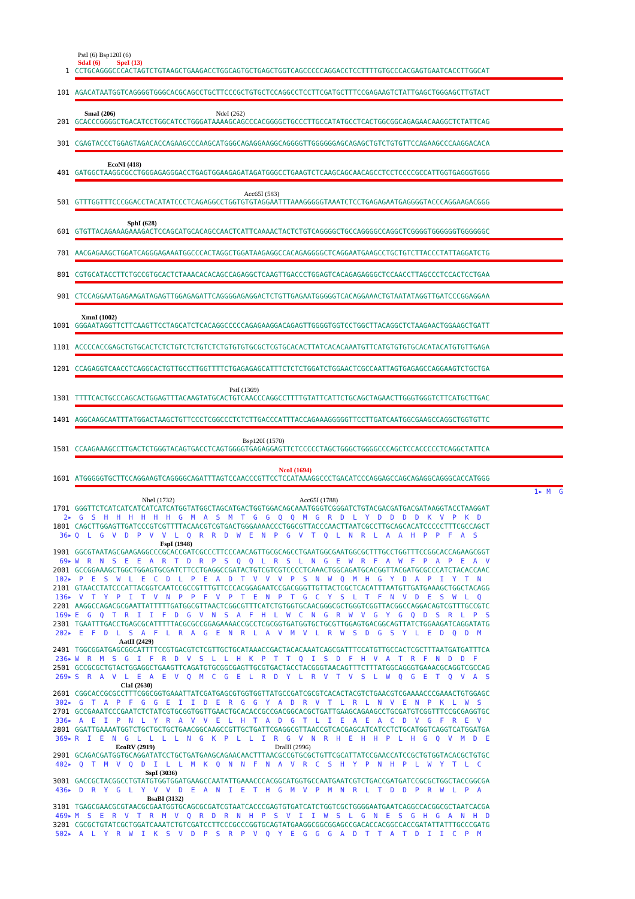PstI (6) Bsp120I (6)
SdaI (6) SpeI (13)
1 CCTGCAGGGCCCACTAGTCTGTAAGCTGAAGACCTGGCAGTGCTGAGCTGGTCAGCCCCCAGGACCTCCTTTTGTGCCCACGAGTGAATCACCTTGGCAT
101 AGACATAATGGTCAGGGGTGGGCACGCAGCCTGCTTCCCGCTGTGCTCCAGGCCTCCTTCGATGCTTTCCGAGAAGTCTATTGAGCTGGGAGCTTGTACT
SmaI (206) NdeI (262)
201 GCACCCGGGGCTGACATCCTGGCATCCTGGGATAAAAGCAGCCCACGGGGCTGCCCTTGCCATATGCCTCACTGGCGGCAGAGAACAAGGCTCTATTCAG
301 CGAGTACCCTGGAGTAGACACCAGAAGCCCAAGCATGGGCAGAGGAAGGCAGGGGTTGGGGGGAGCAGAGCTGTCTGTGTTCCAGAAGCCCAAGGACACA
EcoNI (418)
401 GATGGCTAAGGCGCCTGGGAGAGGGACCTGAGTGGAAGAGATAGATGGGCCTGAAGTCTCAAGCAGCAACAGCCTCCTCCCCGCCATTGGTGAGGGTGGG
Acc65I (583)
501 GTTTGGTTTCCCGGACCTACATATCCCTCAGAGGCCTGGTGTGTAGGAATTTAAAGGGGGTAAATCTCCTGAGAGAATGAGGGGTACCCAGGAAGACGGG
SphI (628)
601 GTGTTACAGAAAGAAAGACTCCAGCATGCACAGCCAACTCATTCAAAACTACTCTGTCAGGGGCTGCCAGGGGCCAGGCTCGGGGTGGGGGGTGGGGGGC
701 AACGAGAAGCTGGATCAGGGAGAAATGGCCCACTAGGCTGGATAAGAGGCCACAGAGGGGCTCAGGAATGAAGCCTGCTGTCTTACCCTATTAGGATCTG
801 CGTGCATACCTTCTGCCGTGCACTCTAAACACACAGCCAGAGGCTCAAGTTGACCCTGGAGTCACAGAGAGGGCTCCAACCTTAGCCCTCCACTCCTGAA
901 CTCCAGGAATGAGAAGATAGAGTTGGAGAGATTCAGGGGAGAGGACTCTGTTGAGAATGGGGGTCACAGGAAACTGTAATATAGGTTGATCCCGGAGGAA
XmnI (1002)
1001 GGGAATAGGTTCTTCAAGTTCCTAGCATCTCACAGGCCCCCAGAGAAGGACAGAGTTGGGGTGGTCCTGGCTTACAGGCTCTAAGAACTGGAAGCTGATT
1101 ACCCCACCGAGCTGTGCACTCTCTGTCTCTGTCTCTGTGTGTGCGCTCGTGCACACTTATCACACAAATGTTCATGTGTGTGCACATACATGTGTTGAGA
1201 CCAGAGGTCAACCTCAGGCACTGTTGCCTTGGTTTTCTGAGAGAGCATTTCTCTCTGGATCTGGAACTCGCCAATTAGTGAGAGCCAGGAAGTCTGCTGA
PstI (1369)
1301 TTTTCACTGCCCAGCACTGGAGTTTACAAGTATGCACTGTCAACCCAGGCCTTTTGTATTCATTCTGCAGCTAGAACTTGGGTGGGTCTTCATGCTTGAC
1401 AGGCAAGCAATTTATGGACTAAGCTGTTCCCTCGGCCCTCTCTTGACCCATTTACCAGAAAGGGGGTTCCTTGATCAATGGCGAAGCCAGGCTGGTGTTC
Bsp120I (1570)
1501 CCAAGAAAGCCTTGACTCTGGGTACAGTGACCTCAGTGGGGTGAGAGGAGTTCTCCCCCTAGCTGGGCTGGGGCCCAGCTCCACCCCCTCAGGCTATTCA
NcoI (1694)
1601 ATGGGGGTGCTTCCAGGAAGTCAGGGGCAGATTTAGTCCAACCCGTTCCTCCATAAAGGCCCTGACATCCCAGGAGCCAGCAGAGGCAGGGCACCATGGG
1▸ M G
NheI (1732) Acc65I (1788)
1701 GGGTTCTCATCATCATCATCATCATGGTATGGCTAGCATGACTGGTGGACAGCAAATGGGTCGGGATCTGTACGACGATGACGATAAGGTACCTAAGGAT
2▸ G S H H H H H H G M A S M T G G Q Q M G R D L Y D D D D K V P K D
1801 CAGCTTGGAGTTGATCCCGTCGTTTTACAACGTCGTGACTGGGAAAACCCTGGCGTTACCCAACTTAATCGCCTTGCAGCACATCCCCCTTTCGCCAGCT
36▸ Q L G V D P V V L Q R R D W E N P G V T Q L N R L A A H P P F A S
FspI (1948)
1901 GGCGTAATAGCGAAGAGGCCCGCACCGATCGCCCTTCCCAACAGTTGCGCAGCCTGAATGGCGAATGGCGCTTTGCCTGGTTTCCGGCACCAGAAGCGGT
69▸ W R N S E E A R T D R P S Q Q L R S L N G E W R F A W F P A P E A V
2001 GCCGGAAAGCTGGCTGGAGTGCGATCTTCCTGAGGCCGATACTGTCGTCGTCCCCTCAAACTGGCAGATGCACGGTTACGATGCGCCCATCTACACCAAC
102▸ P E S W L E C D L P E A D T V V V P S N W Q M H G Y D A P I Y T N
2101 GTAACCTATCCCATTACGGTCAATCCGCCGTTTGTTCCCACGGAGAATCCGACGGGTTGTTACTCGCTCACATTTAATGTTGATGAAAGCTGGCTACAGG
136▸ V T Y P I T V N P P F V P T E N P T G C Y S L T F N V D E S W L Q
2201 AAGGCCAGACGCGAATTATTTTTGATGGCGTTAACTCGGCGTTTCATCTGTGGTGCAACGGGCGCTGGGTCGGTTACGGCCAGGACAGTCGTTTGCCGTC
169▸ E G Q T R I I F D G V N S A F H L W C N G R W V G Y G Q D S R L P S
2301 TGAATTTGACCTGAGCGCATTTTTACGCGCCGGAGAAAACCGCCTCGCGGTGATGGTGCTGCGTTGGAGTGACGGCAGTTATCTGGAAGATCAGGATATG
202▸ E F D L S A F L R A G E N R L A V M V L R W S D G S Y L E D Q D M
AatII (2429)
2401 TGGCGGATGAGCGGCATTTTCCGTGACGTCTCGTTGCTGCATAAACCGACTACACAAATCAGCGATTTCCATGTTGCCACTCGCTTTAATGATGATTTCA
236▸ W R M S G I F R D V S L L H K P T T Q I S D F H V A T R F N D D F
2501 GCCGCGCTGTACTGGAGGCTGAAGTTCAGATGTGCGGCGAGTTGCGTGACTACCTACGGGTAACAGTTTCTTTATGGCAGGGTGAAACGCAGGTCGCCAG
269▸ S R A V L E A E V Q M C G E L R D Y L R V T V S L W Q G E T Q V A S
ClaI (2630)
2601 CGGCACCGCGCCTTTCGGCGGTGAAATTATCGATGAGCGTGGTGGTTATGCCGATCGCGTCACACTACGTCTGAACGTCGAAAACCCGAAACTGTGGAGC
302▸ G T A P F G G E I I D E R G G Y A D R V T L R L N V E N P K L W S
2701 GCCGAAATCCCGAATCTCTATCGTGCGGTGGTTGAACTGCACACCGCCGACGGCACGCTGATTGAAGCAGAAGCCTGCGATGTCGGTTTCCGCGAGGTGC
336▸ A E I P N L Y R A V V E L H T A D G T L I E A E A C D V G F R E V
2801 GGATTGAAAATGGTCTGCTGCTGCTGAACGGCAAGCCGTTGCTGATTCGAGGCGTTAACCGTCACGAGCATCATCCTCTGCATGGTCAGGTCATGGATGA
369▸ R I E N G L L L L N G K P L L I R G V N R H E H H P L H G Q V M D E
EcoRV (2919) DraIII (2996)
2901 GCAGACGATGGTGCAGGATATCCTGCTGATGAAGCAGAACAACTTTAACGCCGTGCGCTGTTCGCATTATCCGAACCATCCGCTGTGGTACACGCTGTGC
402▸ Q T M V Q D I L L M K Q N N F N A V R C S H Y P N H P L W Y T L C
SspI (3036)
3001 GACCGCTACGGCCTGTATGTGGTGGATGAAGCCAATATTGAAACCCACGGCATGGTGCCAATGAATCGTCTGACCGATGATCCGCGCTGGCTACCGGCGA
436▸ D R Y G L Y V V D E A N I E T H G M V P M N R L T D D P R W L P A
BsaBI (3132)
3101 TGAGCGAACGCGTAACGCGAATGGTGCAGCGCGATCGTAATCACCCGAGTGTGATCATCTGGTCGCTGGGGAATGAATCAGGCCACGGCGCTAATCACGA
469▸ M S E R V T R M V Q R D R N H P S V I I W S L G N E S G H G A N H D
3201 CGCGCTGTATCGCTGGATCAAATCTGTCGATCCTTCCCGCCCGGTGCAGTATGAAGGCGGCGGAGCCGACACCACGGCCACCGATATTATTTGCCCGATG
502▸ A L Y R W I K S V D P S R P V Q Y E G G G A D T T A T D I I C P M